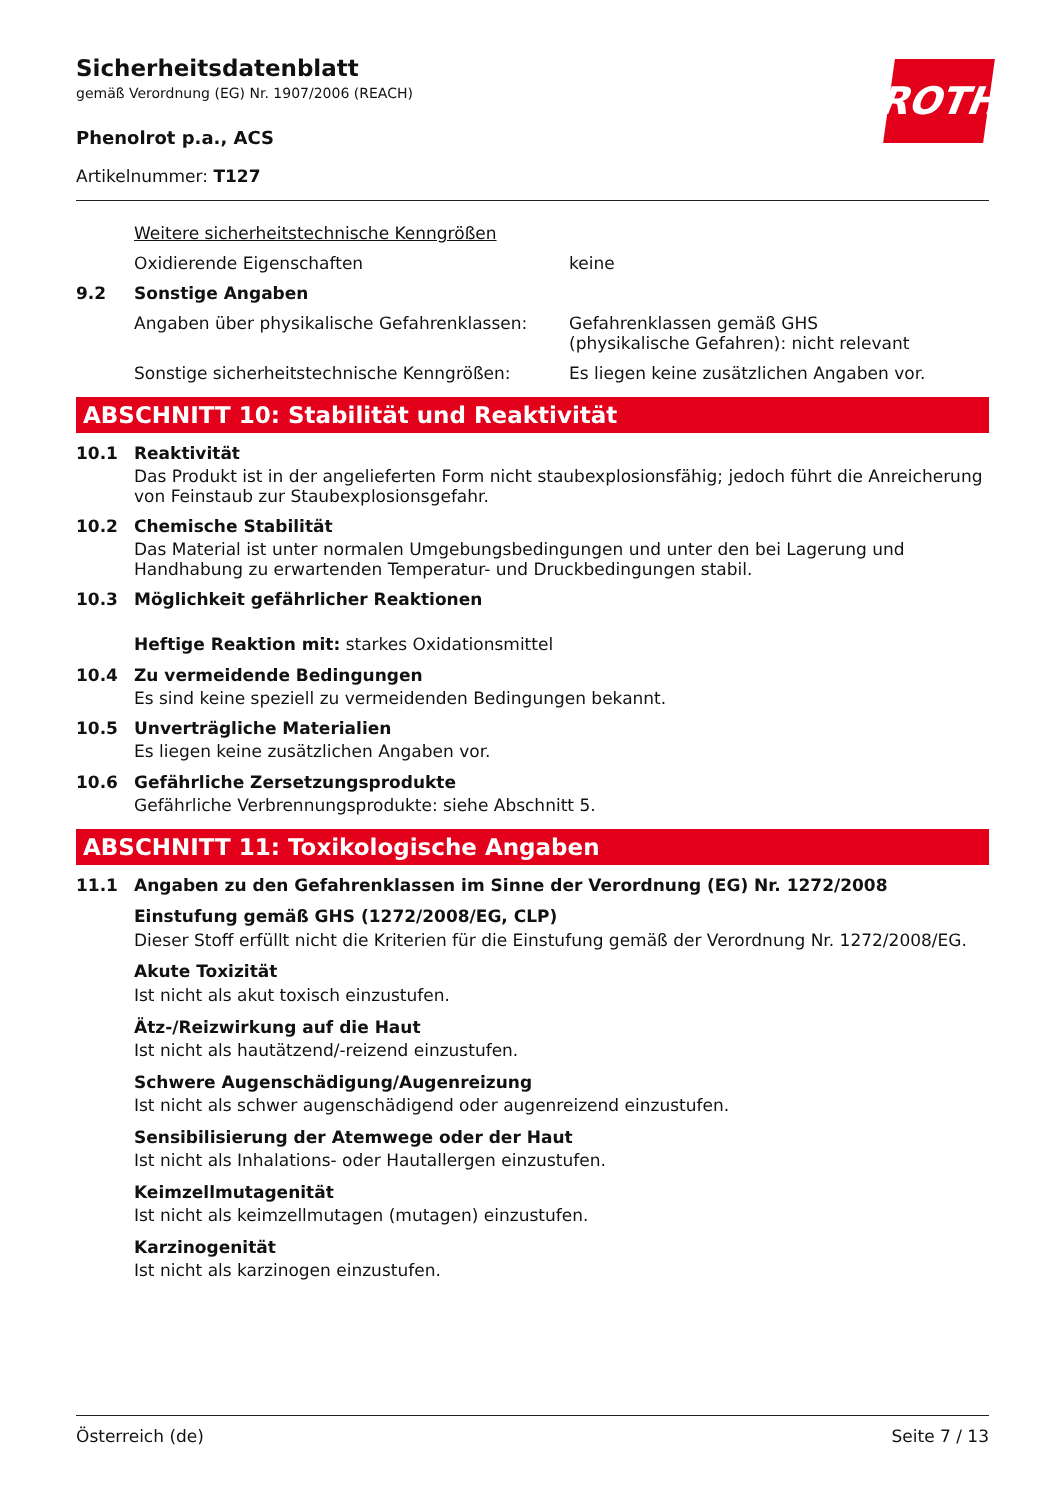Sicherheitsdatenblatt
gemäß Verordnung (EG) Nr. 1907/2006 (REACH)
Phenolrot p.a., ACS
Artikelnummer: T127
ROTH
Weitere sicherheitstechnische Kenngrößen
Oxidierende Eigenschaften keine
9.2 Sonstige Angaben
Angaben über physikalische Gefahrenklassen:
Gefahrenklassen gemäß GHS
(physikalische Gefahren): nicht relevant
Sonstige sicherheitstechnische Kenngrößen: Es liegen keine zusätzlichen Angaben vor.
ABSCHNITT 10: Stabilität und Reaktivität
10.1 Reaktivität
Das Produkt ist in der angelieferten Form nicht staubexplosionsfähig; jedoch führt die Anreicherung von Feinstaub zur Staubexplosionsgefahr.
10.2 Chemische Stabilität
Das Material ist unter normalen Umgebungsbedingungen und unter den bei Lagerung und Handhabung zu erwartenden Temperatur- und Druckbedingungen stabil.
10.3 Möglichkeit gefährlicher Reaktionen
Heftige Reaktion mit: starkes Oxidationsmittel
10.4 Zu vermeidende Bedingungen
Es sind keine speziell zu vermeidenden Bedingungen bekannt.
10.5 Unverträgliche Materialien
Es liegen keine zusätzlichen Angaben vor.
10.6 Gefährliche Zersetzungsprodukte
Gefährliche Verbrennungsprodukte: siehe Abschnitt 5.
ABSCHNITT 11: Toxikologische Angaben
11.1 Angaben zu den Gefahrenklassen im Sinne der Verordnung (EG) Nr. 1272/2008
Einstufung gemäß GHS (1272/2008/EG, CLP)
Dieser Stoff erfüllt nicht die Kriterien für die Einstufung gemäß der Verordnung Nr. 1272/2008/EG.
Akute Toxizität
Ist nicht als akut toxisch einzustufen.
Ätz-/Reizwirkung auf die Haut
Ist nicht als hautätzend/-reizend einzustufen.
Schwere Augenschädigung/Augenreizung
Ist nicht als schwer augenschädigend oder augenreizend einzustufen.
Sensibilisierung der Atemwege oder der Haut
Ist nicht als Inhalations- oder Hautallergen einzustufen.
Keimzellmutagenität
Ist nicht als keimzellmutagen (mutagen) einzustufen.
Karzinogenität
Ist nicht als karzinogen einzustufen.
Österreich (de) Seite 7 / 13